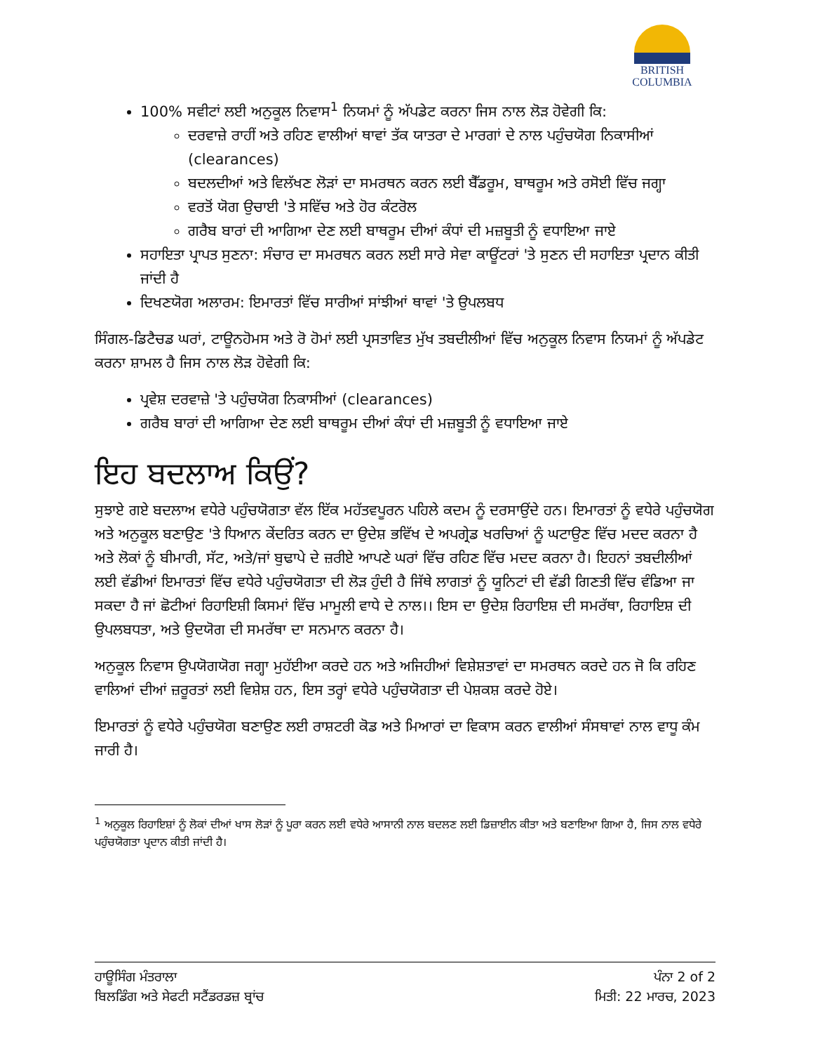BRITISH
COLUMBIA
100% ਸਵੀਟਾਂ ਲਈ ਅਨੁਕੂਲ ਨਿਵਾਸ<sup>1</sup> ਨਿਯਮਾਂ ਨੂੰ ਅੱਪਡੇਟ ਕਰਨਾ ਜਿਸ ਨਾਲ ਲੋੜ ਹੋਵੇਗੀ ਕਿ:
ਦਰਵਾਜ਼ੇ ਰਾਹੀਂ ਅਤੇ ਰਹਿਣ ਵਾਲੀਆਂ ਥਾਵਾਂ ਤੱਕ ਯਾਤਰਾ ਦੇ ਮਾਰਗਾਂ ਦੇ ਨਾਲ ਪਹੁੰਚਯੋਗ ਨਿਕਾਸੀਆਂ (clearances)
ਬਦਲਦੀਆਂ ਅਤੇ ਵਿਲੱਖਣ ਲੋੜਾਂ ਦਾ ਸਮਰਥਨ ਕਰਨ ਲਈ ਬੈੱਡਰੂਮ, ਬਾਥਰੂਮ ਅਤੇ ਰਸੋਈ ਵਿੱਚ ਜਗ੍ਹਾ
ਵਰਤੋਂ ਯੋਗ ਉਚਾਈ 'ਤੇ ਸਵਿੱਚ ਅਤੇ ਹੋਰ ਕੰਟਰੋਲ
ਗਰੈਬ ਬਾਰਾਂ ਦੀ ਆਗਿਆ ਦੇਣ ਲਈ ਬਾਥਰੂਮ ਦੀਆਂ ਕੰਧਾਂ ਦੀ ਮਜ਼ਬੂਤੀ ਨੂੰ ਵਧਾਇਆ ਜਾਏ
ਸਹਾਇਤਾ ਪ੍ਰਾਪਤ ਸੁਣਨਾ: ਸੰਚਾਰ ਦਾ ਸਮਰਥਨ ਕਰਨ ਲਈ ਸਾਰੇ ਸੇਵਾ ਕਾਊਂਟਰਾਂ 'ਤੇ ਸੁਣਨ ਦੀ ਸਹਾਇਤਾ ਪ੍ਰਦਾਨ ਕੀਤੀ ਜਾਂਦੀ ਹੈ
ਦਿਖਣਯੋਗ ਅਲਾਰਮ: ਇਮਾਰਤਾਂ ਵਿੱਚ ਸਾਰੀਆਂ ਸਾਂਝੀਆਂ ਥਾਵਾਂ 'ਤੇ ਉਪਲਬਧ
ਸਿੰਗਲ-ਡਿਟੈਚਡ ਘਰਾਂ, ਟਾਊਨਹੋਮਸ ਅਤੇ ਰੋ ਹੋਮਾਂ ਲਈ ਪ੍ਰਸਤਾਵਿਤ ਮੁੱਖ ਤਬਦੀਲੀਆਂ ਵਿੱਚ ਅਨੁਕੂਲ ਨਿਵਾਸ ਨਿਯਮਾਂ ਨੂੰ ਅੱਪਡੇਟ ਕਰਨਾ ਸ਼ਾਮਲ ਹੈ ਜਿਸ ਨਾਲ ਲੋੜ ਹੋਵੇਗੀ ਕਿ:
ਪ੍ਰਵੇਸ਼ ਦਰਵਾਜ਼ੇ 'ਤੇ ਪਹੁੰਚਯੋਗ ਨਿਕਾਸੀਆਂ (clearances)
ਗਰੈਬ ਬਾਰਾਂ ਦੀ ਆਗਿਆ ਦੇਣ ਲਈ ਬਾਥਰੂਮ ਦੀਆਂ ਕੰਧਾਂ ਦੀ ਮਜ਼ਬੂਤੀ ਨੂੰ ਵਧਾਇਆ ਜਾਏ
ਇਹ ਬਦਲਾਅ ਕਿਉਂ?
ਸੁਝਾਏ ਗਏ ਬਦਲਾਅ ਵਧੇਰੇ ਪਹੁੰਚਯੋਗਤਾ ਵੱਲ ਇੱਕ ਮਹੱਤਵਪੂਰਨ ਪਹਿਲੇ ਕਦਮ ਨੂੰ ਦਰਸਾਉਂਦੇ ਹਨ। ਇਮਾਰਤਾਂ ਨੂੰ ਵਧੇਰੇ ਪਹੁੰਚਯੋਗ ਅਤੇ ਅਨੁਕੂਲ ਬਣਾਉਣ 'ਤੇ ਧਿਆਨ ਕੇਂਦਰਿਤ ਕਰਨ ਦਾ ਉਦੇਸ਼ ਭਵਿੱਖ ਦੇ ਅਪਗ੍ਰੇਡ ਖਰਚਿਆਂ ਨੂੰ ਘਟਾਉਣ ਵਿੱਚ ਮਦਦ ਕਰਨਾ ਹੈ ਅਤੇ ਲੋਕਾਂ ਨੂੰ ਬੀਮਾਰੀ, ਸੱਟ, ਅਤੇ/ਜਾਂ ਬੁਢਾਪੇ ਦੇ ਜ਼ਰੀਏ ਆਪਣੇ ਘਰਾਂ ਵਿੱਚ ਰਹਿਣ ਵਿੱਚ ਮਦਦ ਕਰਨਾ ਹੈ। ਇਹਨਾਂ ਤਬਦੀਲੀਆਂ ਲਈ ਵੱਡੀਆਂ ਇਮਾਰਤਾਂ ਵਿੱਚ ਵਧੇਰੇ ਪਹੁੰਚਯੋਗਤਾ ਦੀ ਲੋੜ ਹੁੰਦੀ ਹੈ ਜਿੱਥੇ ਲਾਗਤਾਂ ਨੂੰ ਯੂਨਿਟਾਂ ਦੀ ਵੱਡੀ ਗਿਣਤੀ ਵਿੱਚ ਵੰਡਿਆ ਜਾ ਸਕਦਾ ਹੈ ਜਾਂ ਛੋਟੀਆਂ ਰਿਹਾਇਸ਼ੀ ਕਿਸਮਾਂ ਵਿੱਚ ਮਾਮੂਲੀ ਵਾਧੇ ਦੇ ਨਾਲ।। ਇਸ ਦਾ ਉਦੇਸ਼ ਰਿਹਾਇਸ਼ ਦੀ ਸਮਰੱਥਾ, ਰਿਹਾਇਸ਼ ਦੀ ਉਪਲਬਧਤਾ, ਅਤੇ ਉਦਯੋਗ ਦੀ ਸਮਰੱਥਾ ਦਾ ਸਨਮਾਨ ਕਰਨਾ ਹੈ।
ਅਨੁਕੂਲ ਨਿਵਾਸ ਉਪਯੋਗਯੋਗ ਜਗ੍ਹਾ ਮੁਹੱਈਆ ਕਰਦੇ ਹਨ ਅਤੇ ਅਜਿਹੀਆਂ ਵਿਸ਼ੇਸ਼ਤਾਵਾਂ ਦਾ ਸਮਰਥਨ ਕਰਦੇ ਹਨ ਜੋ ਕਿ ਰਹਿਣ ਵਾਲਿਆਂ ਦੀਆਂ ਜ਼ਰੂਰਤਾਂ ਲਈ ਵਿਸ਼ੇਸ਼ ਹਨ, ਇਸ ਤਰ੍ਹਾਂ ਵਧੇਰੇ ਪਹੁੰਚਯੋਗਤਾ ਦੀ ਪੇਸ਼ਕਸ਼ ਕਰਦੇ ਹੋਏ।
ਇਮਾਰਤਾਂ ਨੂੰ ਵਧੇਰੇ ਪਹੁੰਚਯੋਗ ਬਣਾਉਣ ਲਈ ਰਾਸ਼ਟਰੀ ਕੋਡ ਅਤੇ ਮਿਆਰਾਂ ਦਾ ਵਿਕਾਸ ਕਰਨ ਵਾਲੀਆਂ ਸੰਸਥਾਵਾਂ ਨਾਲ ਵਾਧੂ ਕੰਮ ਜਾਰੀ ਹੈ।
<sup>1</sup> ਅਨੁਕੂਲ ਰਿਹਾਇਸ਼ਾਂ ਨੂੰ ਲੋਕਾਂ ਦੀਆਂ ਖਾਸ ਲੋੜਾਂ ਨੂੰ ਪੂਰਾ ਕਰਨ ਲਈ ਵਧੇਰੇ ਆਸਾਨੀ ਨਾਲ ਬਦਲਣ ਲਈ ਡਿਜ਼ਾਈਨ ਕੀਤਾ ਅਤੇ ਬਣਾਇਆ ਗਿਆ ਹੈ, ਜਿਸ ਨਾਲ ਵਧੇਰੇ ਪਹੁੰਚਯੋਗਤਾ ਪ੍ਰਦਾਨ ਕੀਤੀ ਜਾਂਦੀ ਹੈ।
ਹਾਊਸਿੰਗ ਮੰਤਰਾਲਾ
ਬਿਲਡਿੰਗ ਅਤੇ ਸੇਫਟੀ ਸਟੈਂਡਰਡਜ਼ ਬ੍ਰਾਂਚ
ਪੰਨਾ 2 of 2
ਮਿਤੀ: 22 ਮਾਰਚ, 2023